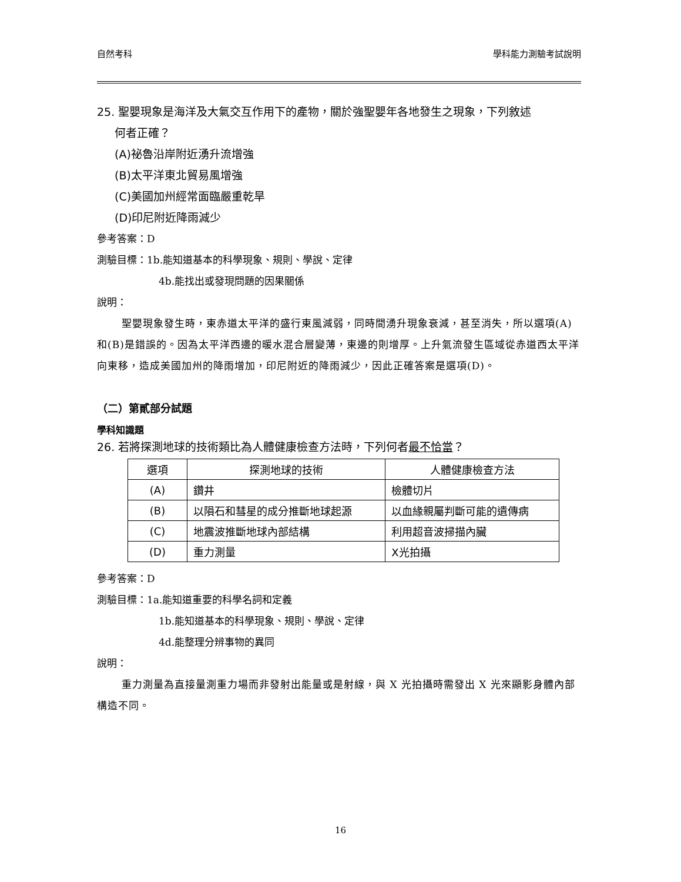自然考科 學科能力測驗考試說明
25. 聖嬰現象是海洋及大氣交互作用下的產物，關於強聖嬰年各地發生之現象，下列敘述
何者正確？
(A)祕魯沿岸附近湧升流增強
(B)太平洋東北貿易風增強
(C)美國加州經常面臨嚴重乾旱
(D)印尼附近降雨減少
參考答案：D
測驗目標：1b.能知道基本的科學現象、規則、學說、定律
4b.能找出或發現問題的因果關係
說明：
聖嬰現象發生時，東赤道太平洋的盛行東風減弱，同時間湧升現象衰減，甚至消失，所以選項(A)和(B)是錯誤的。因為太平洋西邊的暖水混合層變薄，東邊的則增厚。上升氣流發生區域從赤道西太平洋向東移，造成美國加州的降雨增加，印尼附近的降雨減少，因此正確答案是選項(D)。
（二）第貳部分試題
學科知識題
26. 若將探測地球的技術類比為人體健康檢查方法時，下列何者最不恰當？
| 選項 | 探測地球的技術 | 人體健康檢查方法 |
| --- | --- | --- |
| (A) | 鑽井 | 檢體切片 |
| (B) | 以隕石和彗星的成分推斷地球起源 | 以血緣親屬判斷可能的遺傳病 |
| (C) | 地震波推斷地球內部結構 | 利用超音波掃描內臟 |
| (D) | 重力測量 | X光拍攝 |
參考答案：D
測驗目標：1a.能知道重要的科學名詞和定義
1b.能知道基本的科學現象、規則、學說、定律
4d.能整理分辨事物的異同
說明：
重力測量為直接量測重力場而非發射出能量或是射線，與 X 光拍攝時需發出 X 光來顯影身體內部構造不同。
16